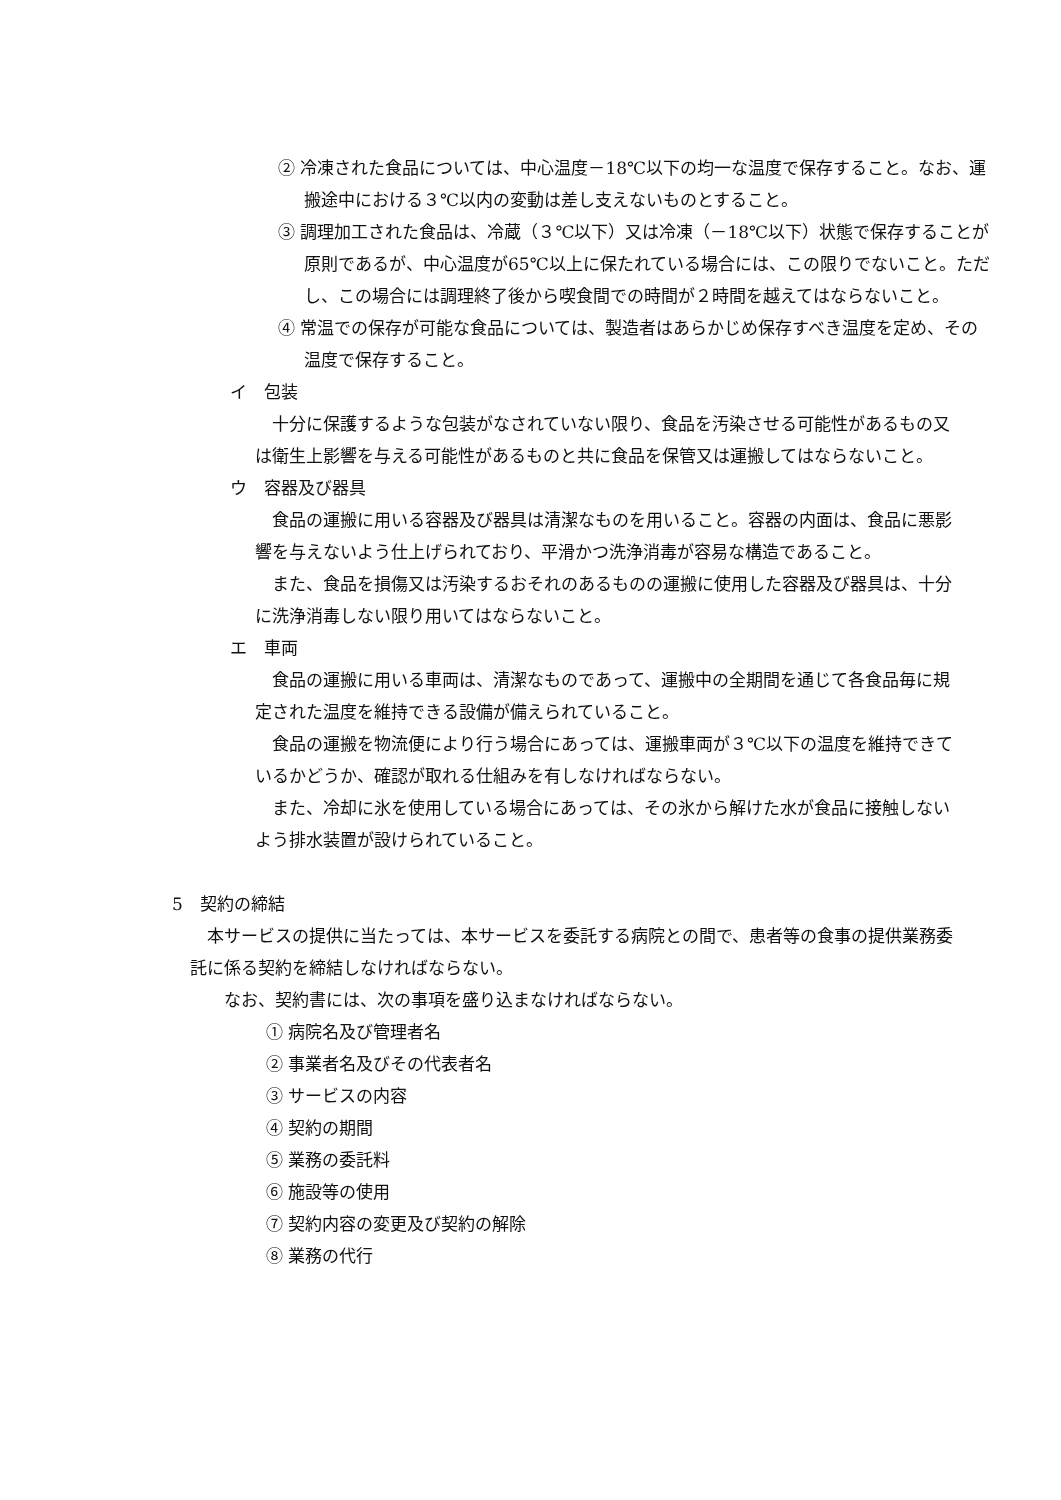② 冷凍された食品については、中心温度－18℃以下の均一な温度で保存すること。なお、運搬途中における３℃以内の変動は差し支えないものとすること。
③ 調理加工された食品は、冷蔵（３℃以下）又は冷凍（－18℃以下）状態で保存することが原則であるが、中心温度が65℃以上に保たれている場合には、この限りでないこと。ただし、この場合には調理終了後から喫食間での時間が２時間を越えてはならないこと。
④ 常温での保存が可能な食品については、製造者はあらかじめ保存すべき温度を定め、その温度で保存すること。
イ　包装
十分に保護するような包装がなされていない限り、食品を汚染させる可能性があるもの又は衛生上影響を与える可能性があるものと共に食品を保管又は運搬してはならないこと。
ウ　容器及び器具
食品の運搬に用いる容器及び器具は清潔なものを用いること。容器の内面は、食品に悪影響を与えないよう仕上げられており、平滑かつ洗浄消毒が容易な構造であること。
また、食品を損傷又は汚染するおそれのあるものの運搬に使用した容器及び器具は、十分に洗浄消毒しない限り用いてはならないこと。
エ　車両
食品の運搬に用いる車両は、清潔なものであって、運搬中の全期間を通じて各食品毎に規定された温度を維持できる設備が備えられていること。
食品の運搬を物流便により行う場合にあっては、運搬車両が３℃以下の温度を維持できているかどうか、確認が取れる仕組みを有しなければならない。
また、冷却に氷を使用している場合にあっては、その氷から解けた水が食品に接触しないよう排水装置が設けられていること。
5　契約の締結
本サービスの提供に当たっては、本サービスを委託する病院との間で、患者等の食事の提供業務委託に係る契約を締結しなければならない。
　なお、契約書には、次の事項を盛り込まなければならない。
① 病院名及び管理者名
② 事業者名及びその代表者名
③ サービスの内容
④ 契約の期間
⑤ 業務の委託料
⑥ 施設等の使用
⑦ 契約内容の変更及び契約の解除
⑧ 業務の代行